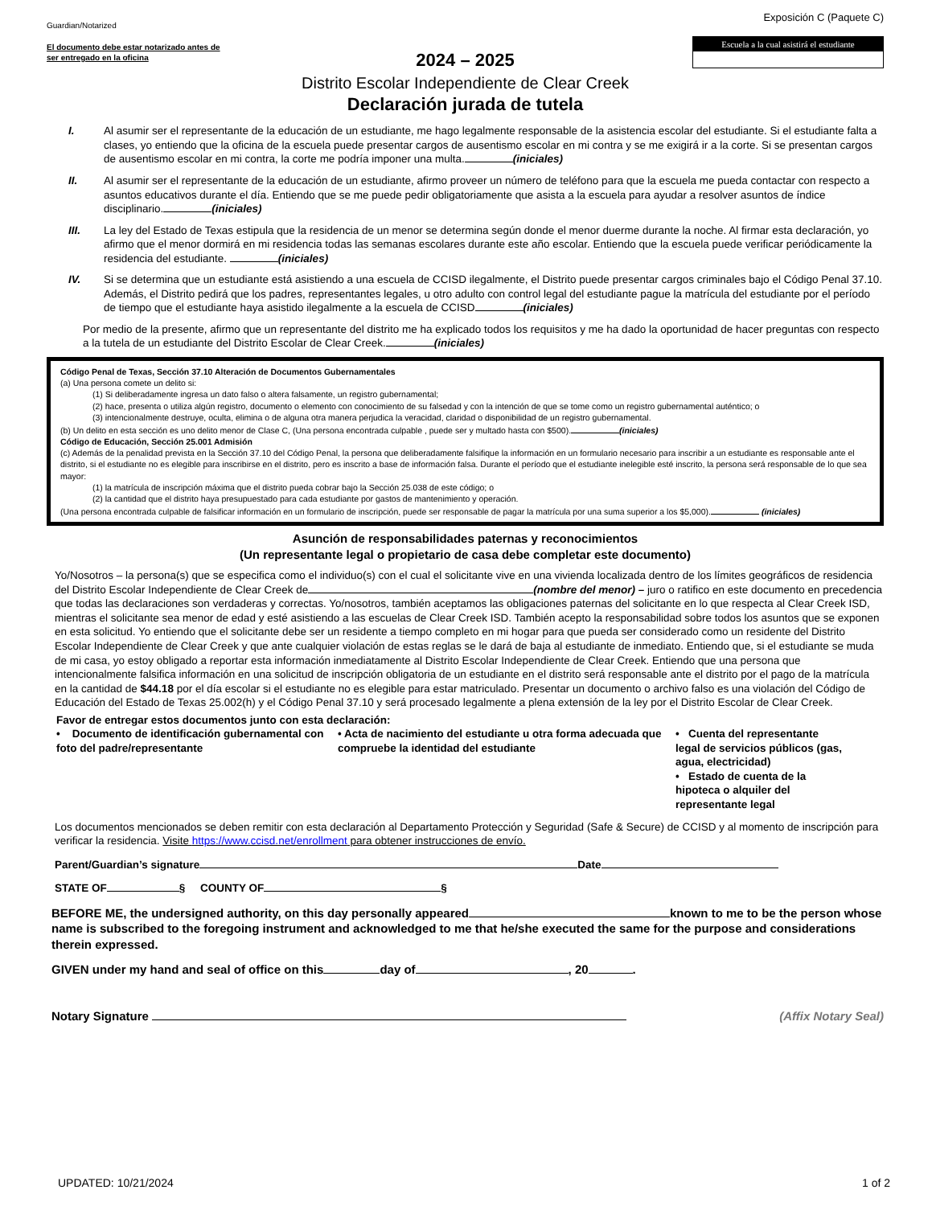Exposición C (Paquete C)
Guardian/Notarized
El documento debe estar notarizado antes de
ser entregado en la oficina
Escuela a la cual asistirá el estudiante
2024 – 2025
Distrito Escolar Independiente de Clear Creek
Declaración jurada de tutela
I. Al asumir ser el representante de la educación de un estudiante, me hago legalmente responsable de la asistencia escolar del estudiante. Si el estudiante falta a clases, yo entiendo que la oficina de la escuela puede presentar cargos de ausentismo escolar en mi contra y se me exigirá ir a la corte. Si se presentan cargos de ausentismo escolar en mi contra, la corte me podría imponer una multa. (iniciales)
II. Al asumir ser el representante de la educación de un estudiante, afirmo proveer un número de teléfono para que la escuela me pueda contactar con respecto a asuntos educativos durante el día. Entiendo que se me puede pedir obligatoriamente que asista a la escuela para ayudar a resolver asuntos de índice disciplinario. (iniciales)
III. La ley del Estado de Texas estipula que la residencia de un menor se determina según donde el menor duerme durante la noche. Al firmar esta declaración, yo afirmo que el menor dormirá en mi residencia todas las semanas escolares durante este año escolar. Entiendo que la escuela puede verificar periódicamente la residencia del estudiante. (iniciales)
IV. Si se determina que un estudiante está asistiendo a una escuela de CCISD ilegalmente, el Distrito puede presentar cargos criminales bajo el Código Penal 37.10. Además, el Distrito pedirá que los padres, representantes legales, u otro adulto con control legal del estudiante pague la matrícula del estudiante por el período de tiempo que el estudiante haya asistido ilegalmente a la escuela de CCISD (iniciales)
Por medio de la presente, afirmo que un representante del distrito me ha explicado todos los requisitos y me ha dado la oportunidad de hacer preguntas con respecto a la tutela de un estudiante del Distrito Escolar de Clear Creek. (iniciales)
Código Penal de Texas, Sección 37.10 Alteración de Documentos Gubernamentales
(a) Una persona comete un delito si:
(1) Si deliberadamente ingresa un dato falso o altera falsamente, un registro gubernamental;
(2) hace, presenta o utiliza algún registro, documento o elemento con conocimiento de su falsedad y con la intención de que se tome como un registro gubernamental auténtico; o
(3) intencionalmente destruye, oculta, elimina o de alguna otra manera perjudica la veracidad, claridad o disponibilidad de un registro gubernamental.
(b) Un delito en esta sección es uno delito menor de Clase C, (Una persona encontrada culpable , puede ser y multado hasta con $500). (iniciales)
Código de Educación, Sección 25.001 Admisión
(c) Además de la penalidad prevista en la Sección 37.10 del Código Penal, la persona que deliberadamente falsifique la información en un formulario necesario para inscribir a un estudiante es responsable ante el distrito, si el estudiante no es elegible para inscribirse en el distrito, pero es inscrito a base de información falsa. Durante el período que el estudiante inelegible esté inscrito, la persona será responsable de lo que sea mayor:
(1) la matrícula de inscripción máxima que el distrito pueda cobrar bajo la Sección 25.038 de este código; o
(2) la cantidad que el distrito haya presupuestado para cada estudiante por gastos de mantenimiento y operación.
(Una persona encontrada culpable de falsificar información en un formulario de inscripción, puede ser responsable de pagar la matrícula por una suma superior a los $5,000). (iniciales)
Asunción de responsabilidades paternas y reconocimientos
(Un representante legal o propietario de casa debe completar este documento)
Yo/Nosotros – la persona(s) que se especifica como el individuo(s) con el cual el solicitante vive en una vivienda localizada dentro de los límites geográficos de residencia del Distrito Escolar Independiente de Clear Creek de (nombre del menor) – juro o ratifico en este documento en precedencia que todas las declaraciones son verdaderas y correctas. Yo/nosotros, también aceptamos las obligaciones paternas del solicitante en lo que respecta al Clear Creek ISD, mientras el solicitante sea menor de edad y esté asistiendo a las escuelas de Clear Creek ISD. También acepto la responsabilidad sobre todos los asuntos que se exponen en esta solicitud. Yo entiendo que el solicitante debe ser un residente a tiempo completo en mi hogar para que pueda ser considerado como un residente del Distrito Escolar Independiente de Clear Creek y que ante cualquier violación de estas reglas se le dará de baja al estudiante de inmediato. Entiendo que, si el estudiante se muda de mi casa, yo estoy obligado a reportar esta información inmediatamente al Distrito Escolar Independiente de Clear Creek. Entiendo que una persona que intencionalmente falsifica información en una solicitud de inscripción obligatoria de un estudiante en el distrito será responsable ante el distrito por el pago de la matrícula en la cantidad de $44.18 por el día escolar si el estudiante no es elegible para estar matriculado. Presentar un documento o archivo falso es una violación del Código de Educación del Estado de Texas 25.002(h) y el Código Penal 37.10 y será procesado legalmente a plena extensión de la ley por el Distrito Escolar de Clear Creek.
Favor de entregar estos documentos junto con esta declaración:
• Documento de identificación gubernamental con foto del padre/representante
• Acta de nacimiento del estudiante u otra forma adecuada que compruebe la identidad del estudiante
• Cuenta del representante legal de servicios públicos (gas, agua, electricidad)
• Estado de cuenta de la hipoteca o alquiler del representante legal
Los documentos mencionados se deben remitir con esta declaración al Departamento Protección y Seguridad (Safe & Secure) de CCISD y al momento de inscripción para verificar la residencia. Visite https://www.ccisd.net/enrollment para obtener instrucciones de envío.
Parent/Guardian’s signature Date
STATE OF § COUNTY OF §
BEFORE ME, the undersigned authority, on this day personally appeared known to me to be the person whose name is subscribed to the foregoing instrument and acknowledged to me that he/she executed the same for the purpose and considerations therein expressed.
GIVEN under my hand and seal of office on this day of , 20 .
Notary Signature (Affix Notary Seal)
UPDATED: 10/21/2024 1 of 2